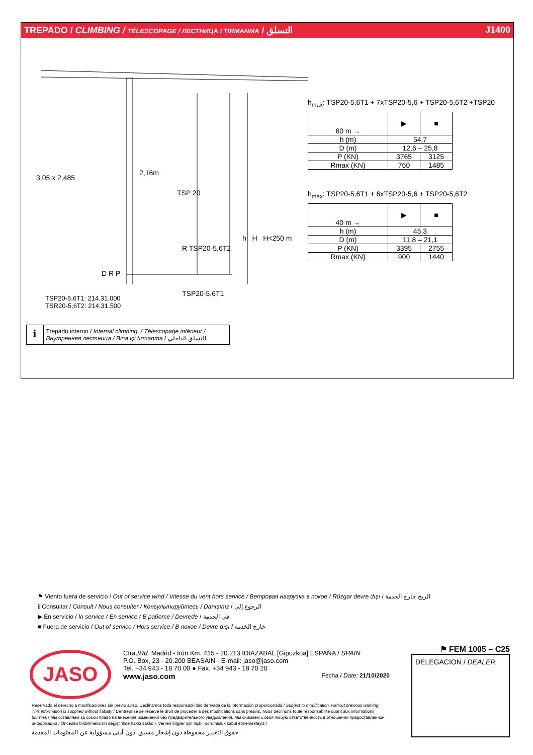TREPADO / CLIMBING / TÉLESCOPAGE / ЛЕСТНИЦА / TIRMANMA / التسلق J1400
3,05 x 2,485
2,16m
TSP 20
R TSP20-5,6T2
TSP20-5,6T1
h H H<250 m
D R P
h<sub>max</sub>: TSP20-5,6T1 + 7xTSP20-5,6 + TSP20-5,6T2 +TSP20
| 60 m → | ▶ | ■ |
| h (m) | 54,7 | |
| D (m) | 12,6 – 25,8 | |
| P (KN) | 3765 | 3125 |
| Rmax (KN) | 760 | 1485 |
h<sub>max</sub>: TSP20-5,6T1 + 6xTSP20-5,6 + TSP20-5,6T2
| 40 m → | ▶ | ■ |
| h (m) | 45,3 | |
| D (m) | 11,8 – 21,1 | |
| P (KN) | 3395 | 2755 |
| Rmax (KN) | 900 | 1440 |
TSP20-5,6T1: 214.31.000
TSR20-5,6T2: 214.31.500
ℹ
Trepado interno / Internal climbing. / Télescopage intérieur / Внутренняя лестница / Bina içi tırmanma / التسلق الداخلي
⚑ Viento fuera de servicio / Out of service wind / Vitesse du vent hors service / Ветровая нагрузка в покое / Rüzgar devre dışı / الريح خارج الخدمة
ℹ Consultar / Consult / Nous consulter / Консультируйтесь / Danışınız / الرجوع إلى
▶ En servicio / In service / En service / В работе / Devrede / في الخدمة
■ Fuera de servicio / Out of service / Hors service / В покое / Devre dışı / خارج الخدمة
JASO
Ctra./Rd. Madrid - Irún Km. 415 - 20.213 IDIAZABAL [Gipuzkoa] ESPAÑA / SPAIN
P.O. Box, 23 - 20.200 BEASAIN - E-mail: jaso@jaso.com
Tel. +34 943 - 18 70 00 ● Fax. +34 943 - 18 70 20
www.jaso.com Fecha / Date: 21/10/2020
⚑ FEM 1005 – C25
DELEGACION / DEALER
Reservado el derecho a modificaciones sin previo aviso. Declinamos toda responsabilidad derivada de la información proporcionada / Subject to modification, without previous warning. This information is supplied without liability / L'entreprise se réserve le droit de procéder à des modifications sans préavis. Nous déclinons toute responsabilité quant aux informations fournies / Мы оставляем за собой право на внесение изменений без предварительного уведомления. Мы снимаем с себя любую ответственность в отношении предоставленной информации / Önceden bildirilmeksizin değiştirilme hakkı saklıdır. Verilen bilgiler için hiçbir sorumluluk kabul etmemekteyiz /
حقوق التغيير محفوظة دون إشعار مسبق .دون أدنى مسؤولية عن المعلومات المقدمة